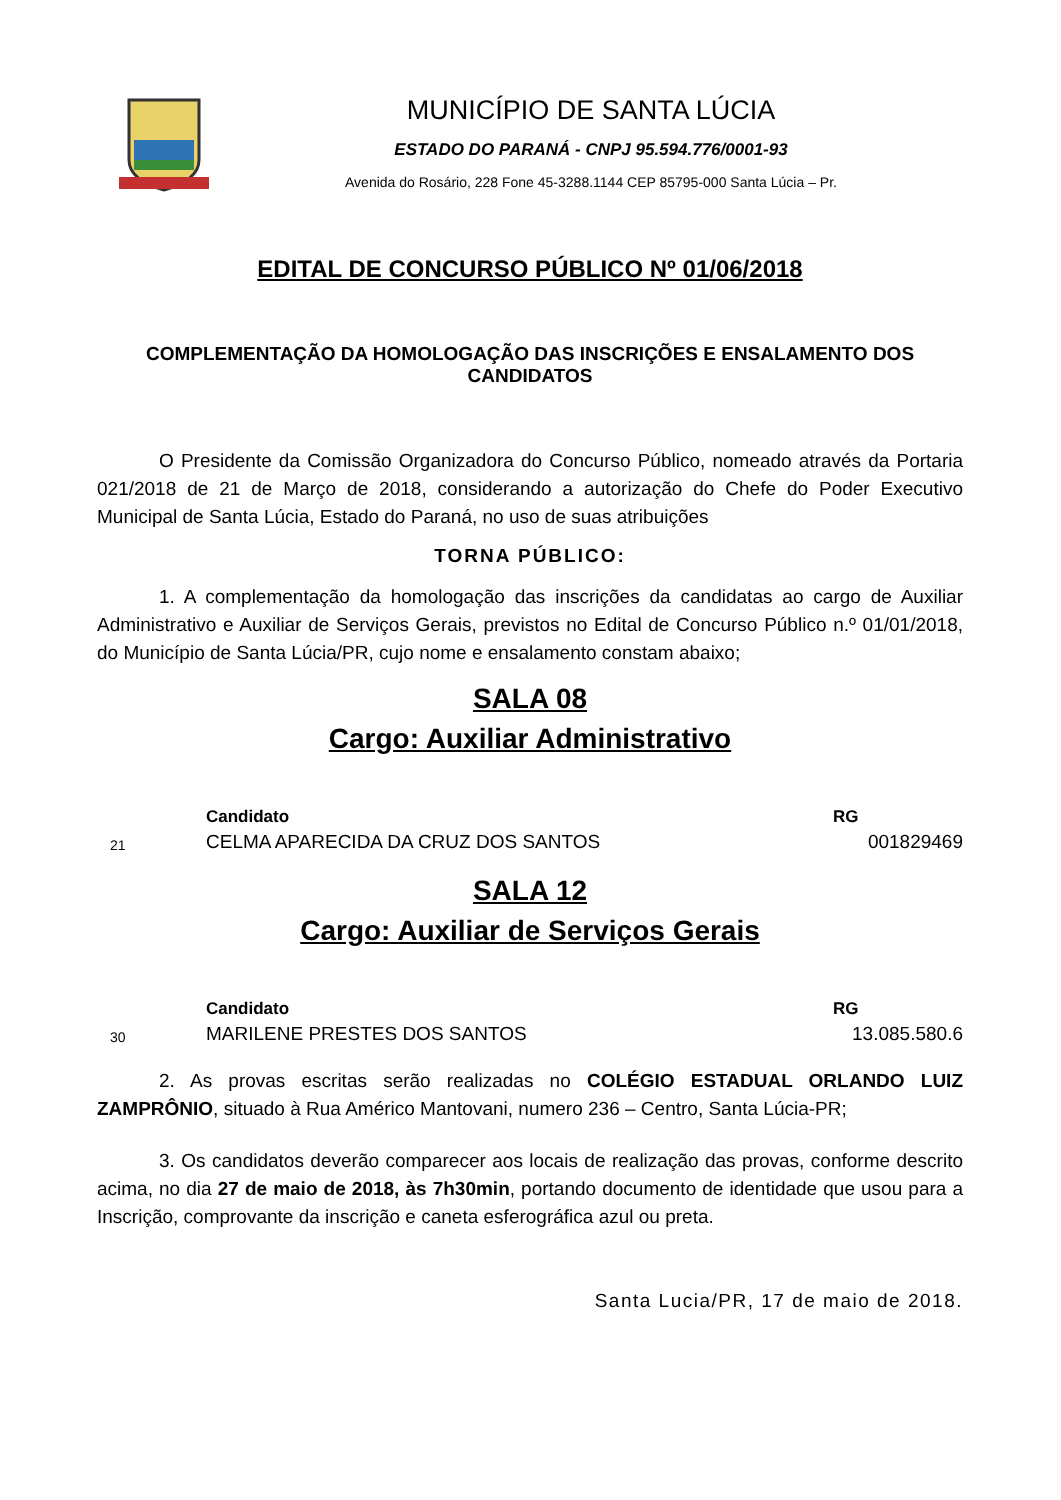MUNICÍPIO DE SANTA LÚCIA
ESTADO DO PARANÁ - CNPJ 95.594.776/0001-93
Avenida do Rosário, 228 Fone 45-3288.1144 CEP 85795-000 Santa Lúcia – Pr.
EDITAL DE CONCURSO PÚBLICO Nº 01/06/2018
COMPLEMENTAÇÃO DA HOMOLOGAÇÃO DAS INSCRIÇÕES E ENSALAMENTO DOS CANDIDATOS
O Presidente da Comissão Organizadora do Concurso Público, nomeado através da Portaria 021/2018 de 21 de Março de 2018, considerando a autorização do Chefe do Poder Executivo Municipal de Santa Lúcia, Estado do Paraná, no uso de suas atribuições
TORNA PÚBLICO:
1. A complementação da homologação das inscrições da candidatas ao cargo de Auxiliar Administrativo e Auxiliar de Serviços Gerais, previstos no Edital de Concurso Público n.º 01/01/2018, do Município de Santa Lúcia/PR, cujo nome e ensalamento constam abaixo;
SALA 08
Cargo: Auxiliar Administrativo
| | Candidato | RG |
| --- | --- | --- |
| 21 | CELMA APARECIDA DA CRUZ DOS SANTOS | 001829469 |
SALA 12
Cargo: Auxiliar de Serviços Gerais
| | Candidato | RG |
| --- | --- | --- |
| 30 | MARILENE PRESTES DOS SANTOS | 13.085.580.6 |
2. As provas escritas serão realizadas no COLÉGIO ESTADUAL ORLANDO LUIZ ZAMPRÔNIO, situado à Rua Américo Mantovani, numero 236 – Centro, Santa Lúcia-PR;
3. Os candidatos deverão comparecer aos locais de realização das provas, conforme descrito acima, no dia 27 de maio de 2018, às 7h30min, portando documento de identidade que usou para a Inscrição, comprovante da inscrição e caneta esferográfica azul ou preta.
Santa Lucia/PR, 17 de maio de 2018.